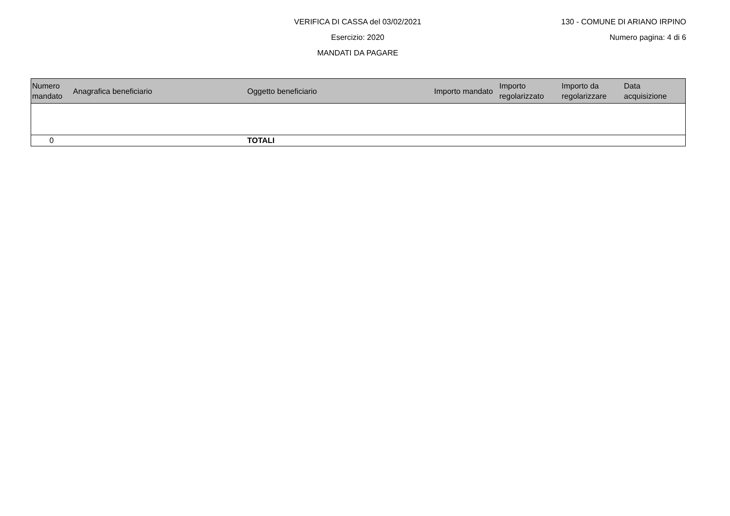VERIFICA DI CASSA del 03/02/2021 130 - COMUNE DI ARIANO IRPINO
Esercizio: 2020 Numero pagina: 4 di 6
MANDATI DA PAGARE
| Numero mandato | Anagrafica beneficiario | Oggetto beneficiario | Importo mandato | Importo regolarizzato | Importo da regolarizzare | Data acquisizione |
| --- | --- | --- | --- | --- | --- | --- |
| 0 | | TOTALI | | | | |